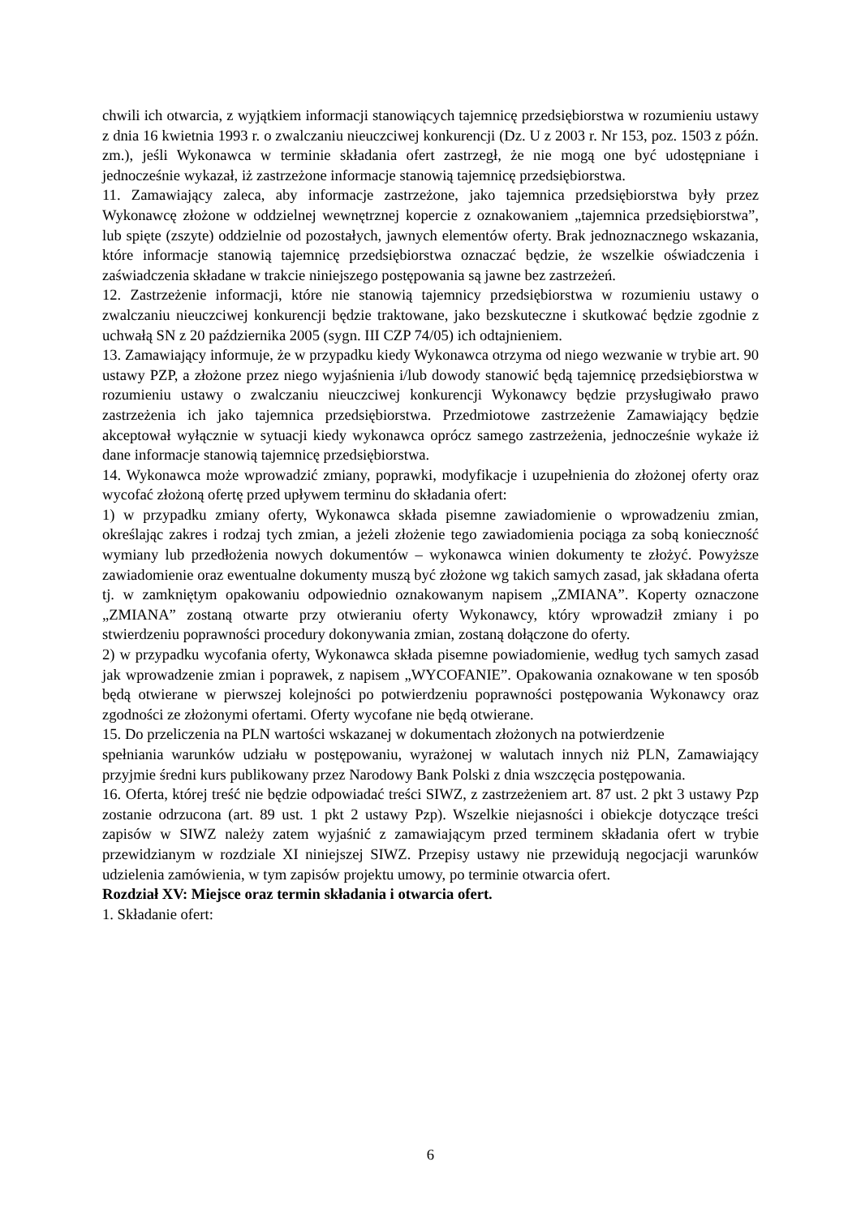chwili ich otwarcia, z wyjątkiem informacji stanowiących tajemnicę przedsiębiorstwa w rozumieniu ustawy z dnia 16 kwietnia 1993 r. o zwalczaniu nieuczciwej konkurencji (Dz. U z 2003 r. Nr 153, poz. 1503 z późn. zm.), jeśli Wykonawca w terminie składania ofert zastrzegł, że nie mogą one być udostępniane i jednocześnie wykazał, iż zastrzeżone informacje stanowią tajemnicę przedsiębiorstwa.
11. Zamawiający zaleca, aby informacje zastrzeżone, jako tajemnica przedsiębiorstwa były przez Wykonawcę złożone w oddzielnej wewnętrznej kopercie z oznakowaniem „tajemnica przedsiębiorstwa”, lub spięte (zszyte) oddzielnie od pozostałych, jawnych elementów oferty. Brak jednoznacznego wskazania, które informacje stanowią tajemnicę przedsiębiorstwa oznaczać będzie, że wszelkie oświadczenia i zaświadczenia składane w trakcie niniejszego postępowania są jawne bez zastrzeżeń.
12. Zastrzeżenie informacji, które nie stanowią tajemnicy przedsiębiorstwa w rozumieniu ustawy o zwalczaniu nieuczciwej konkurencji będzie traktowane, jako bezskuteczne i skutkować będzie zgodnie z uchwałą SN z 20 października 2005 (sygn. III CZP 74/05) ich odtajnieniem.
13. Zamawiający informuje, że w przypadku kiedy Wykonawca otrzyma od niego wezwanie w trybie art. 90 ustawy PZP, a złożone przez niego wyjaśnienia i/lub dowody stanowić będą tajemnicę przedsiębiorstwa w rozumieniu ustawy o zwalczaniu nieuczciwej konkurencji Wykonawcy będzie przysługiwało prawo zastrzeżenia ich jako tajemnica przedsiębiorstwa. Przedmiotowe zastrzeżenie Zamawiający będzie akceptował wyłącznie w sytuacji kiedy wykonawca oprócz samego zastrzeżenia, jednocześnie wykaże iż dane informacje stanowią tajemnicę przedsiębiorstwa.
14. Wykonawca może wprowadzić zmiany, poprawki, modyfikacje i uzupełnienia do złożonej oferty oraz wycofać złożoną ofertę przed upływem terminu do składania ofert:
1) w przypadku zmiany oferty, Wykonawca składa pisemne zawiadomienie o wprowadzeniu zmian, określając zakres i rodzaj tych zmian, a jeżeli złożenie tego zawiadomienia pociąga za sobą konieczność wymiany lub przedłożenia nowych dokumentów – wykonawca winien dokumenty te złożyć. Powyższe zawiadomienie oraz ewentualne dokumenty muszą być złożone wg takich samych zasad, jak składana oferta tj. w zamkniętym opakowaniu odpowiednio oznakowanym napisem „ZMIANA”. Koperty oznaczone „ZMIANA” zostaną otwarte przy otwieraniu oferty Wykonawcy, który wprowadził zmiany i po stwierdzeniu poprawności procedury dokonywania zmian, zostaną dołączone do oferty.
2) w przypadku wycofania oferty, Wykonawca składa pisemne powiadomienie, według tych samych zasad jak wprowadzenie zmian i poprawek, z napisem „WYCOFANIE”. Opakowania oznakowane w ten sposób będą otwierane w pierwszej kolejności po potwierdzeniu poprawności postępowania Wykonawcy oraz zgodności ze złożonymi ofertami. Oferty wycofane nie będą otwierane.
15. Do przeliczenia na PLN wartości wskazanej w dokumentach złożonych na potwierdzenie
spełniania warunków udziału w postępowaniu, wyrażonej w walutach innych niż PLN, Zamawiający przyjmie średni kurs publikowany przez Narodowy Bank Polski z dnia wszczęcia postępowania.
16. Oferta, której treść nie będzie odpowiadać treści SIWZ, z zastrzeżeniem art. 87 ust. 2 pkt 3 ustawy Pzp zostanie odrzucona (art. 89 ust. 1 pkt 2 ustawy Pzp). Wszelkie niejasności i obiekcje dotyczące treści zapisów w SIWZ należy zatem wyjaśnić z zamawiającym przed terminem składania ofert w trybie przewidzianym w rozdziale XI niniejszej SIWZ. Przepisy ustawy nie przewidują negocjacji warunków udzielenia zamówienia, w tym zapisów projektu umowy, po terminie otwarcia ofert.
Rozdział XV: Miejsce oraz termin składania i otwarcia ofert.
1. Składanie ofert:
6